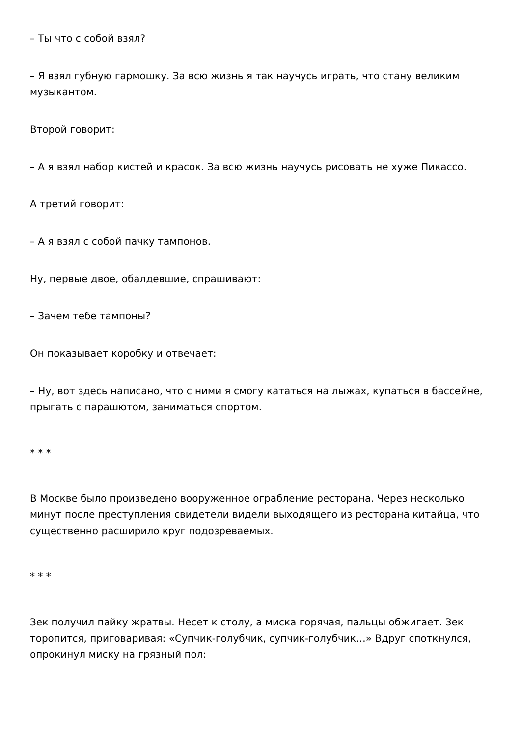– Ты что с собой взял?
– Я взял губную гармошку. За всю жизнь я так научусь играть, что стану великим музыкантом.
Второй говорит:
– А я взял набор кистей и красок. За всю жизнь научусь рисовать не хуже Пикассо.
А третий говорит:
– А я взял с собой пачку тампонов.
Ну, первые двое, обалдевшие, спрашивают:
– Зачем тебе тампоны?
Он показывает коробку и отвечает:
– Ну, вот здесь написано, что с ними я смогу кататься на лыжах, купаться в бассейне, прыгать с парашютом, заниматься спортом.
* * *
В Москве было произведено вооруженное ограбление ресторана. Через несколько минут после преступления свидетели видели выходящего из ресторана китайца, что существенно расширило круг подозреваемых.
* * *
Зек получил пайку жратвы. Несет к столу, а миска горячая, пальцы обжигает. Зек торопится, приговаривая: «Супчик-голубчик, супчик-голубчик…» Вдруг споткнулся, опрокинул миску на грязный пол: